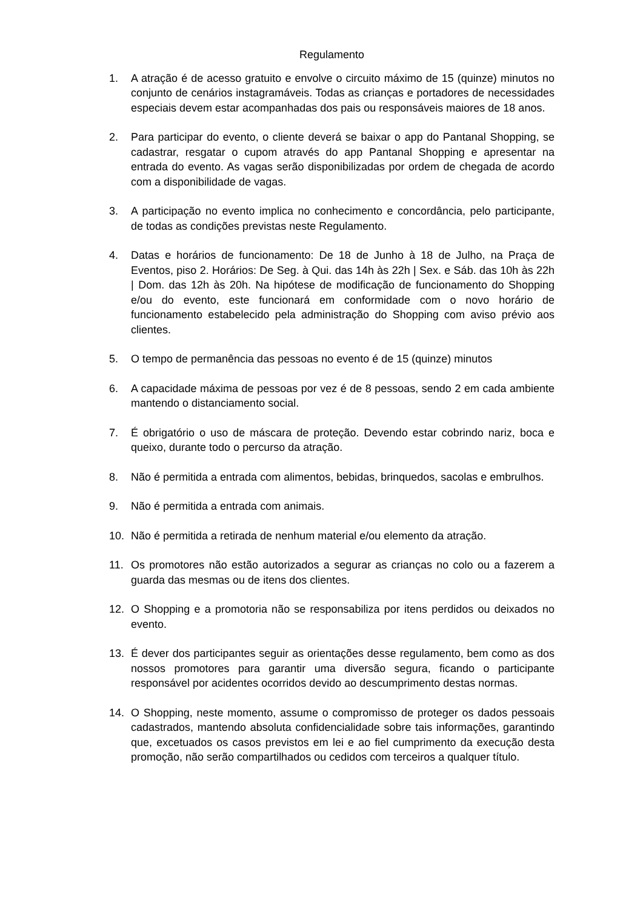Regulamento
1. A atração é de acesso gratuito e envolve o circuito máximo de 15 (quinze) minutos no conjunto de cenários instagramáveis. Todas as crianças e portadores de necessidades especiais devem estar acompanhadas dos pais ou responsáveis maiores de 18 anos.
2. Para participar do evento, o cliente deverá se baixar o app do Pantanal Shopping, se cadastrar, resgatar o cupom através do app Pantanal Shopping e apresentar na entrada do evento. As vagas serão disponibilizadas por ordem de chegada de acordo com a disponibilidade de vagas.
3. A participação no evento implica no conhecimento e concordância, pelo participante, de todas as condições previstas neste Regulamento.
4. Datas e horários de funcionamento: De 18 de Junho à 18 de Julho, na Praça de Eventos, piso 2. Horários: De Seg. à Qui. das 14h às 22h | Sex. e Sáb. das 10h às 22h | Dom. das 12h às 20h. Na hipótese de modificação de funcionamento do Shopping e/ou do evento, este funcionará em conformidade com o novo horário de funcionamento estabelecido pela administração do Shopping com aviso prévio aos clientes.
5. O tempo de permanência das pessoas no evento é de 15 (quinze) minutos
6. A capacidade máxima de pessoas por vez é de 8 pessoas, sendo 2 em cada ambiente mantendo o distanciamento social.
7. É obrigatório o uso de máscara de proteção. Devendo estar cobrindo nariz, boca e queixo, durante todo o percurso da atração.
8. Não é permitida a entrada com alimentos, bebidas, brinquedos, sacolas e embrulhos.
9. Não é permitida a entrada com animais.
10. Não é permitida a retirada de nenhum material e/ou elemento da atração.
11. Os promotores não estão autorizados a segurar as crianças no colo ou a fazerem a guarda das mesmas ou de itens dos clientes.
12. O Shopping e a promotoria não se responsabiliza por itens perdidos ou deixados no evento.
13. É dever dos participantes seguir as orientações desse regulamento, bem como as dos nossos promotores para garantir uma diversão segura, ficando o participante responsável por acidentes ocorridos devido ao descumprimento destas normas.
14. O Shopping, neste momento, assume o compromisso de proteger os dados pessoais cadastrados, mantendo absoluta confidencialidade sobre tais informações, garantindo que, excetuados os casos previstos em lei e ao fiel cumprimento da execução desta promoção, não serão compartilhados ou cedidos com terceiros a qualquer título.